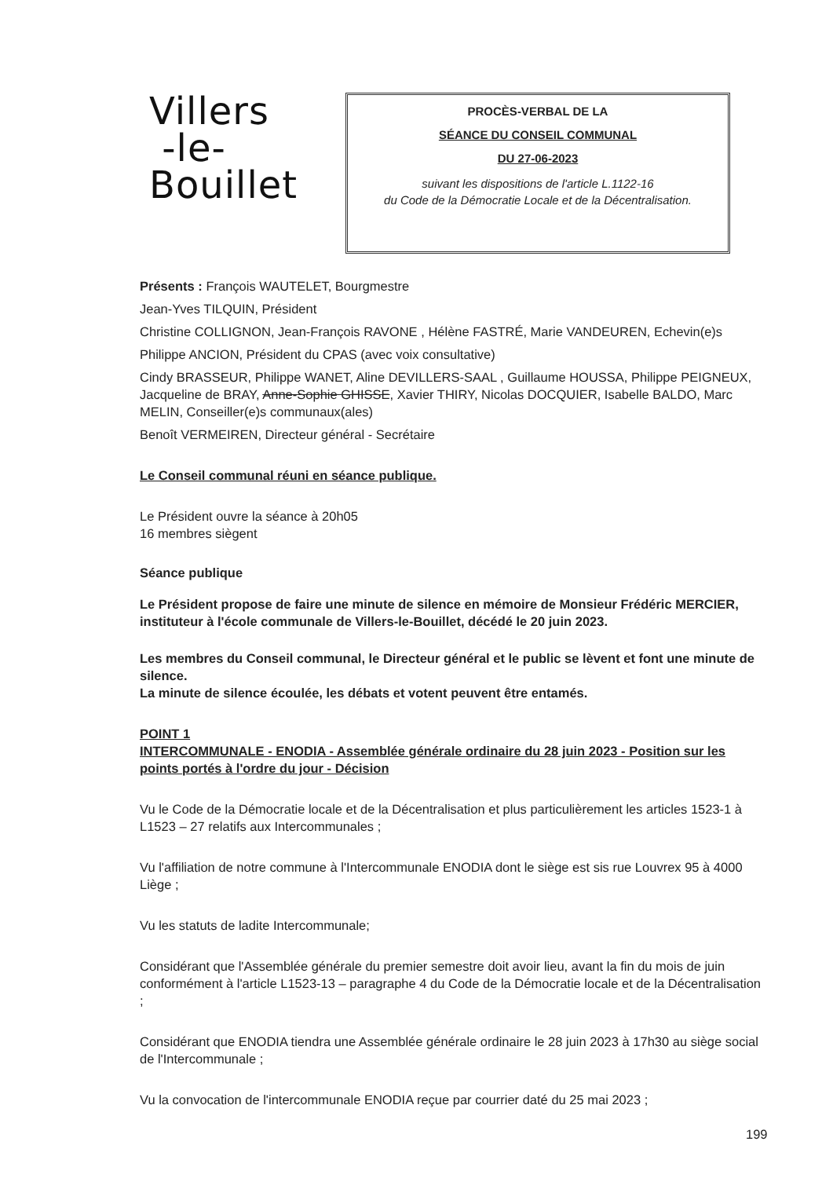Villers
-le-
Bouillet
PROCÈS-VERBAL DE LA
SÉANCE DU CONSEIL COMMUNAL
DU 27-06-2023
suivant les dispositions de l'article L.1122-16
du Code de la Démocratie Locale et de la Décentralisation.
Présents : François WAUTELET, Bourgmestre
Jean-Yves TILQUIN, Président
Christine COLLIGNON, Jean-François RAVONE , Hélène FASTRÉ, Marie VANDEUREN, Echevin(e)s
Philippe ANCION, Président du CPAS (avec voix consultative)
Cindy BRASSEUR, Philippe WANET, Aline DEVILLERS-SAAL , Guillaume HOUSSA, Philippe PEIGNEUX, Jacqueline de BRAY, Anne-Sophie GHISSE, Xavier THIRY, Nicolas DOCQUIER, Isabelle BALDO, Marc MELIN, Conseiller(e)s communaux(ales)
Benoît VERMEIREN, Directeur général - Secrétaire
Le Conseil communal réuni en séance publique.
Le Président ouvre la séance à 20h05
16 membres siègent
Séance publique
Le Président propose de faire une minute de silence en mémoire de Monsieur Frédéric MERCIER, instituteur à l'école communale de Villers-le-Bouillet, décédé le 20 juin 2023.
Les membres du Conseil communal, le Directeur général et le public se lèvent et font une minute de silence.
La minute de silence écoulée, les débats et votent peuvent être entamés.
POINT 1
INTERCOMMUNALE - ENODIA - Assemblée générale ordinaire du 28 juin 2023 - Position sur les points portés à l'ordre du jour - Décision
Vu le Code de la Démocratie locale et de la Décentralisation et plus particulièrement les articles 1523-1 à L1523 – 27 relatifs aux Intercommunales ;
Vu l'affiliation de notre commune à l'Intercommunale ENODIA dont le siège est sis rue Louvrex 95 à 4000 Liège ;
Vu les statuts de ladite Intercommunale;
Considérant que l'Assemblée générale du premier semestre doit avoir lieu, avant la fin du mois de juin conformément à l'article L1523-13 – paragraphe 4 du Code de la Démocratie locale et de la Décentralisation ;
Considérant que ENODIA tiendra une Assemblée générale ordinaire le 28 juin 2023 à 17h30 au siège social de l'Intercommunale ;
Vu la convocation de l'intercommunale ENODIA reçue par courrier daté du 25 mai 2023 ;
199